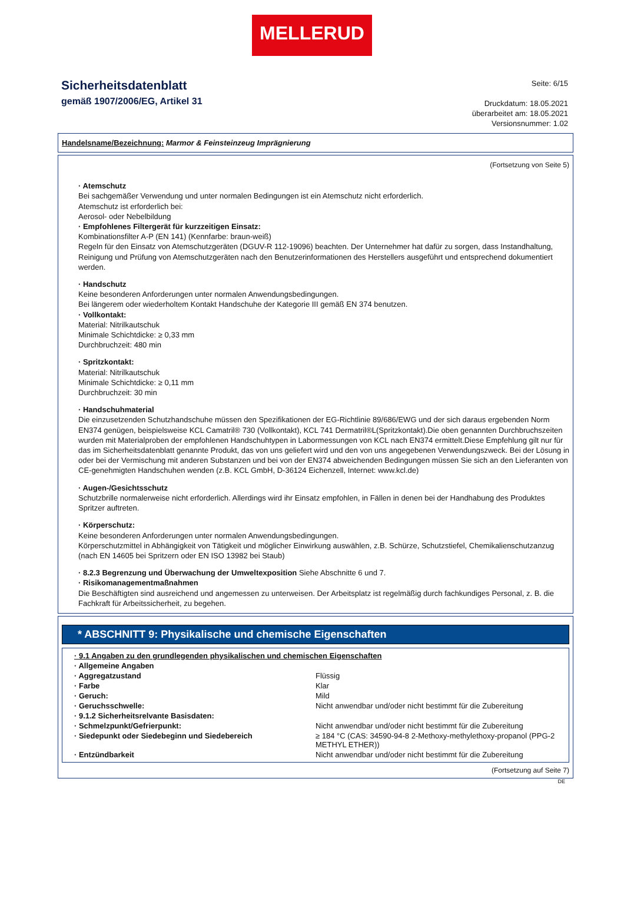MELLERUD
Sicherheitsdatenblatt
gemäß 1907/2006/EG, Artikel 31
Seite: 6/15
Druckdatum: 18.05.2021
überarbeitet am: 18.05.2021
Versionsnummer: 1.02
Handelsname/Bezeichnung: Marmor & Feinsteinzeug Imprägnierung
(Fortsetzung von Seite 5)
· Atemschutz
Bei sachgemäßer Verwendung und unter normalen Bedingungen ist ein Atemschutz nicht erforderlich.
Atemschutz ist erforderlich bei:
Aerosol- oder Nebelbildung
· Empfohlenes Filtergerät für kurzzeitigen Einsatz:
Kombinationsfilter A-P (EN 141) (Kennfarbe: braun-weiß)
Regeln für den Einsatz von Atemschutzgeräten (DGUV-R 112-19096) beachten. Der Unternehmer hat dafür zu sorgen, dass Instandhaltung, Reinigung und Prüfung von Atemschutzgeräten nach den Benutzerinformationen des Herstellers ausgeführt und entsprechend dokumentiert werden.
· Handschutz
Keine besonderen Anforderungen unter normalen Anwendungsbedingungen.
Bei längerem oder wiederholtem Kontakt Handschuhe der Kategorie III gemäß EN 374 benutzen.
· Vollkontakt:
Material: Nitrilkautschuk
Minimale Schichtdicke: ≥ 0,33 mm
Durchbruchzeit: 480 min
· Spritzkontakt:
Material: Nitrilkautschuk
Minimale Schichtdicke: ≥ 0,11 mm
Durchbruchzeit: 30 min
· Handschuhmaterial
Die einzusetzenden Schutzhandschuhe müssen den Spezifikationen der EG-Richtlinie 89/686/EWG und der sich daraus ergebenden Norm EN374 genügen, beispielsweise KCL Camatril® 730 (Vollkontakt), KCL 741 Dermatril®L(Spritzkontakt).Die oben genannten Durchbruchszeiten wurden mit Materialproben der empfohlenen Handschuhtypen in Labormessungen von KCL nach EN374 ermittelt.Diese Empfehlung gilt nur für das im Sicherheitsdatenblatt genannte Produkt, das von uns geliefert wird und den von uns angegebenen Verwendungszweck. Bei der Lösung in oder bei der Vermischung mit anderen Substanzen und bei von der EN374 abweichenden Bedingungen müssen Sie sich an den Lieferanten von CE-genehmigten Handschuhen wenden (z.B. KCL GmbH, D-36124 Eichenzell, Internet: www.kcl.de)
· Augen-/Gesichtsschutz
Schutzbrille normalerweise nicht erforderlich. Allerdings wird ihr Einsatz empfohlen, in Fällen in denen bei der Handhabung des Produktes Spritzer auftreten.
· Körperschutz:
Keine besonderen Anforderungen unter normalen Anwendungsbedingungen.
Körperschutzmittel in Abhängigkeit von Tätigkeit und möglicher Einwirkung auswählen, z.B. Schürze, Schutzstiefel, Chemikalienschutzanzug (nach EN 14605 bei Spritzern oder EN ISO 13982 bei Staub)
· 8.2.3 Begrenzung und Überwachung der Umweltexposition Siehe Abschnitte 6 und 7.
· Risikomanagementmaßnahmen
Die Beschäftigten sind ausreichend und angemessen zu unterweisen. Der Arbeitsplatz ist regelmäßig durch fachkundiges Personal, z. B. die Fachkraft für Arbeitssicherheit, zu begehen.
* ABSCHNITT 9: Physikalische und chemische Eigenschaften
| · 9.1 Angaben zu den grundlegenden physikalischen und chemischen Eigenschaften | |
| · Allgemeine Angaben | |
| · Aggregatzustand | Flüssig |
| · Farbe | Klar |
| · Geruch: | Mild |
| · Geruchsschwelle: | Nicht anwendbar und/oder nicht bestimmt für die Zubereitung |
| · 9.1.2 Sicherheitsrelvante Basisdaten: | |
| · Schmelzpunkt/Gefrierpunkt: | Nicht anwendbar und/oder nicht bestimmt für die Zubereitung |
| · Siedepunkt oder Siedebeginn und Siedebereich | ≥ 184 °C (CAS: 34590-94-8 2-Methoxy-methylethoxy-propanol (PPG-2 METHYL ETHER)) |
| · Entzündbarkeit | Nicht anwendbar und/oder nicht bestimmt für die Zubereitung |
(Fortsetzung auf Seite 7)
DE